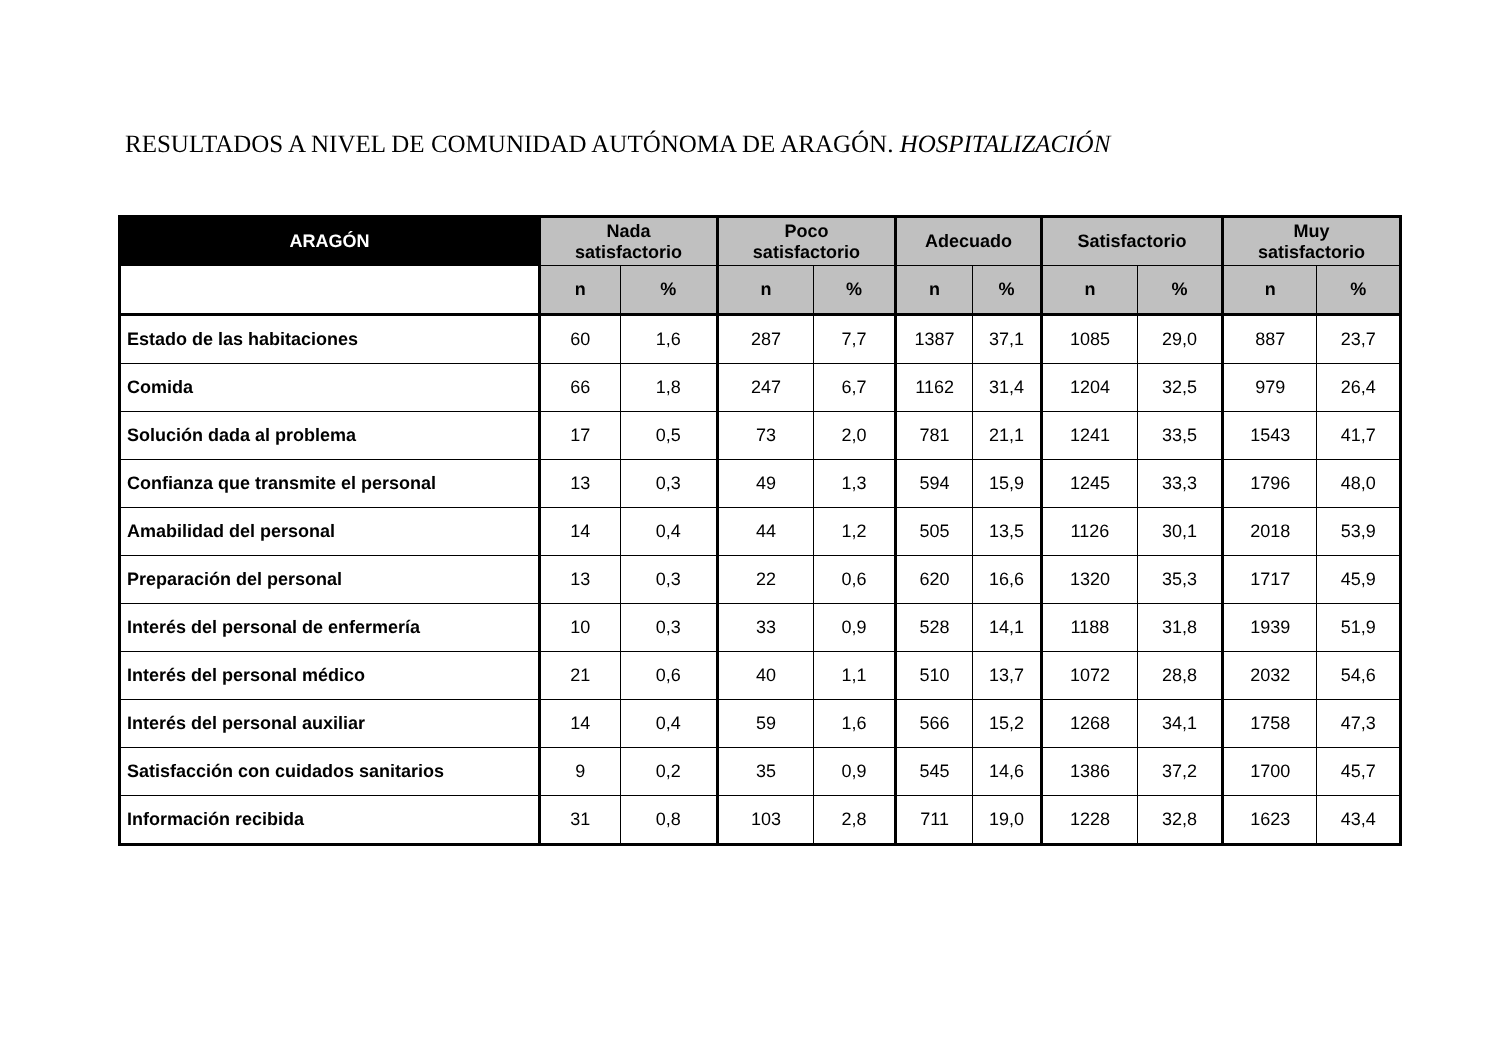RESULTADOS A NIVEL DE COMUNIDAD AUTÓNOMA DE ARAGÓN. HOSPITALIZACIÓN
| ARAGÓN | Nada satisfactorio | | Poco satisfactorio | | Adecuado | | Satisfactorio | | Muy satisfactorio | |
| --- | --- | --- | --- | --- | --- | --- | --- | --- | --- | --- |
| | n | % | n | % | n | % | n | % | n | % |
| Estado de las habitaciones | 60 | 1,6 | 287 | 7,7 | 1387 | 37,1 | 1085 | 29,0 | 887 | 23,7 |
| Comida | 66 | 1,8 | 247 | 6,7 | 1162 | 31,4 | 1204 | 32,5 | 979 | 26,4 |
| Solución dada al problema | 17 | 0,5 | 73 | 2,0 | 781 | 21,1 | 1241 | 33,5 | 1543 | 41,7 |
| Confianza que transmite el personal | 13 | 0,3 | 49 | 1,3 | 594 | 15,9 | 1245 | 33,3 | 1796 | 48,0 |
| Amabilidad del personal | 14 | 0,4 | 44 | 1,2 | 505 | 13,5 | 1126 | 30,1 | 2018 | 53,9 |
| Preparación del personal | 13 | 0,3 | 22 | 0,6 | 620 | 16,6 | 1320 | 35,3 | 1717 | 45,9 |
| Interés del personal de enfermería | 10 | 0,3 | 33 | 0,9 | 528 | 14,1 | 1188 | 31,8 | 1939 | 51,9 |
| Interés del personal médico | 21 | 0,6 | 40 | 1,1 | 510 | 13,7 | 1072 | 28,8 | 2032 | 54,6 |
| Interés del personal auxiliar | 14 | 0,4 | 59 | 1,6 | 566 | 15,2 | 1268 | 34,1 | 1758 | 47,3 |
| Satisfacción con cuidados sanitarios | 9 | 0,2 | 35 | 0,9 | 545 | 14,6 | 1386 | 37,2 | 1700 | 45,7 |
| Información recibida | 31 | 0,8 | 103 | 2,8 | 711 | 19,0 | 1228 | 32,8 | 1623 | 43,4 |